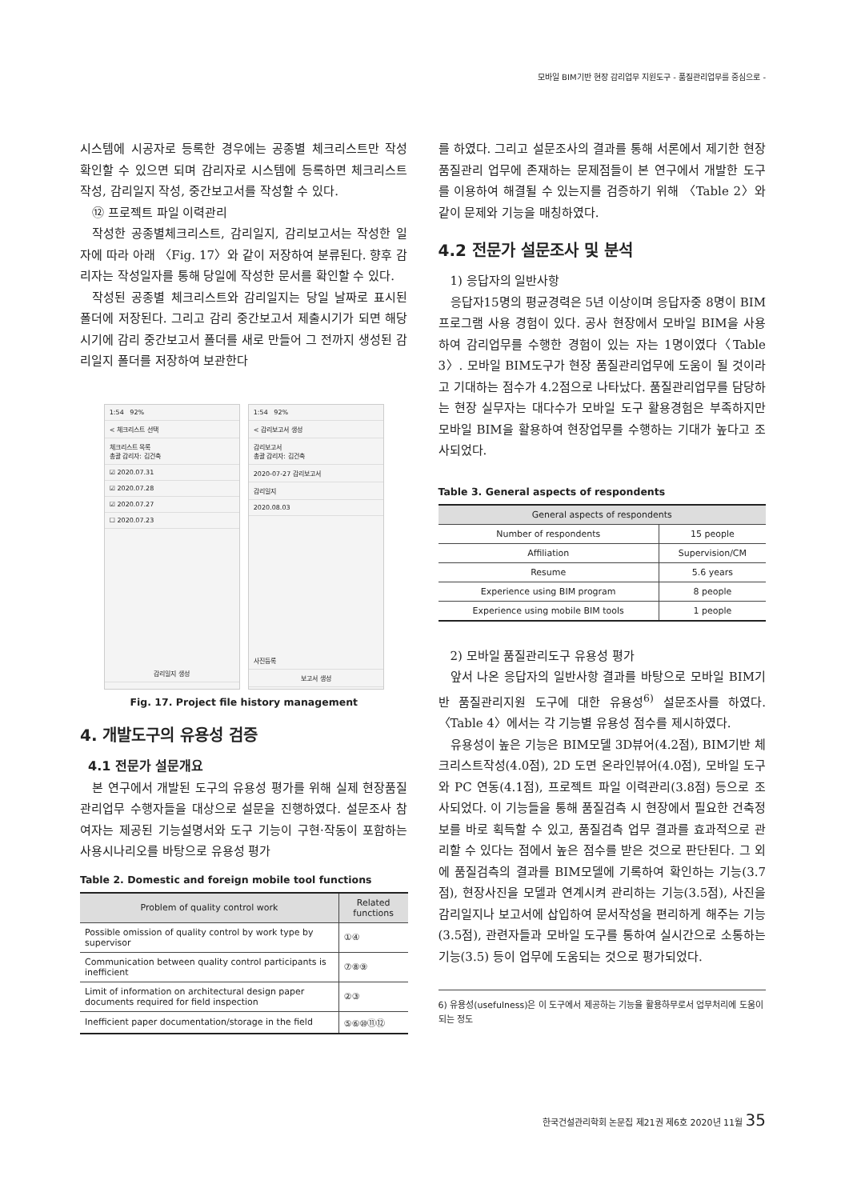모바일 BIM기반 현장 감리업무 지원도구 - 품질관리업무를 중심으로 -
시스템에 시공자로 등록한 경우에는 공종별 체크리스트만 작성 확인할 수 있으면 되며 감리자로 시스템에 등록하면 체크리스트 작성, 감리일지 작성, 중간보고서를 작성할 수 있다.
⑫ 프로젝트 파일 이력관리
작성한 공종별체크리스트, 감리일지, 감리보고서는 작성한 일자에 따라 아래 〈Fig. 17〉와 같이 저장하여 분류된다. 향후 감리자는 작성일자를 통해 당일에 작성한 문서를 확인할 수 있다.
작성된 공종별 체크리스트와 감리일지는 당일 날짜로 표시된 폴더에 저장된다. 그리고 감리 중간보고서 제출시기가 되면 해당 시기에 감리 중간보고서 폴더를 새로 만들어 그 전까지 생성된 감리일지 폴더를 저장하여 보관한다
1:54 92%
< 체크리스트 선택
체크리스트 목록
총괄 감리자: 김건축
☑ 2020.07.31
☑ 2020.07.28
☑ 2020.07.27
☐ 2020.07.23
감리일지 생성
1:54 92%
< 감리보고서 생성
감리보고서
총괄 감리자: 김건축
2020-07-27 감리보고서
감리일지
2020.08.03
사진등록
보고서 생성
Fig. 17. Project file history management
4. 개발도구의 유용성 검증
4.1 전문가 설문개요
본 연구에서 개발된 도구의 유용성 평가를 위해 실제 현장품질관리업무 수행자들을 대상으로 설문을 진행하였다. 설문조사 참여자는 제공된 기능설명서와 도구 기능이 구현·작동이 포함하는 사용시나리오를 바탕으로 유용성 평가
Table 2. Domestic and foreign mobile tool functions
| Problem of quality control work | Related functions |
| --- | --- |
| Possible omission of quality control by work type by supervisor | ①④ |
| Communication between quality control participants is inefficient | ⑦⑧⑨ |
| Limit of information on architectural design paper documents required for field inspection | ②③ |
| Inefficient paper documentation/storage in the field | ⑤⑥⑩⑪⑫ |
를 하였다. 그리고 설문조사의 결과를 통해 서론에서 제기한 현장품질관리 업무에 존재하는 문제점들이 본 연구에서 개발한 도구를 이용하여 해결될 수 있는지를 검증하기 위해 〈Table 2〉와 같이 문제와 기능을 매칭하였다.
4.2 전문가 설문조사 및 분석
1) 응답자의 일반사항
응답자15명의 평균경력은 5년 이상이며 응답자중 8명이 BIM 프로그램 사용 경험이 있다. 공사 현장에서 모바일 BIM을 사용하여 감리업무를 수행한 경험이 있는 자는 1명이였다〈Table 3〉. 모바일 BIM도구가 현장 품질관리업무에 도움이 될 것이라고 기대하는 점수가 4.2점으로 나타났다. 품질관리업무를 담당하는 현장 실무자는 대다수가 모바일 도구 활용경험은 부족하지만 모바일 BIM을 활용하여 현장업무를 수행하는 기대가 높다고 조사되었다.
Table 3. General aspects of respondents
| General aspects of respondents | |
| --- | --- |
| Number of respondents | 15 people |
| Affiliation | Supervision/CM |
| Resume | 5.6 years |
| Experience using BIM program | 8 people |
| Experience using mobile BIM tools | 1 people |
2) 모바일 품질관리도구 유용성 평가
앞서 나온 응답자의 일반사항 결과를 바탕으로 모바일 BIM기반 품질관리지원 도구에 대한 유용성<sup>6)</sup> 설문조사를 하였다. 〈Table 4〉에서는 각 기능별 유용성 점수를 제시하였다.
유용성이 높은 기능은 BIM모델 3D뷰어(4.2점), BIM기반 체크리스트작성(4.0점), 2D 도면 온라인뷰어(4.0점), 모바일 도구와 PC 연동(4.1점), 프로젝트 파일 이력관리(3.8점) 등으로 조사되었다. 이 기능들을 통해 품질검측 시 현장에서 필요한 건축정보를 바로 획득할 수 있고, 품질검측 업무 결과를 효과적으로 관리할 수 있다는 점에서 높은 점수를 받은 것으로 판단된다. 그 외에 품질검측의 결과를 BIM모델에 기록하여 확인하는 기능(3.7점), 현장사진을 모델과 연계시켜 관리하는 기능(3.5점), 사진을 감리일지나 보고서에 삽입하여 문서작성을 편리하게 해주는 기능(3.5점), 관련자들과 모바일 도구를 통하여 실시간으로 소통하는 기능(3.5) 등이 업무에 도움되는 것으로 평가되었다.
6) 유용성(usefulness)은 이 도구에서 제공하는 기능을 활용하무로서 업무처리에 도움이 되는 정도
한국건설관리학회 논문집 제21권 제6호 2020년 11월 35